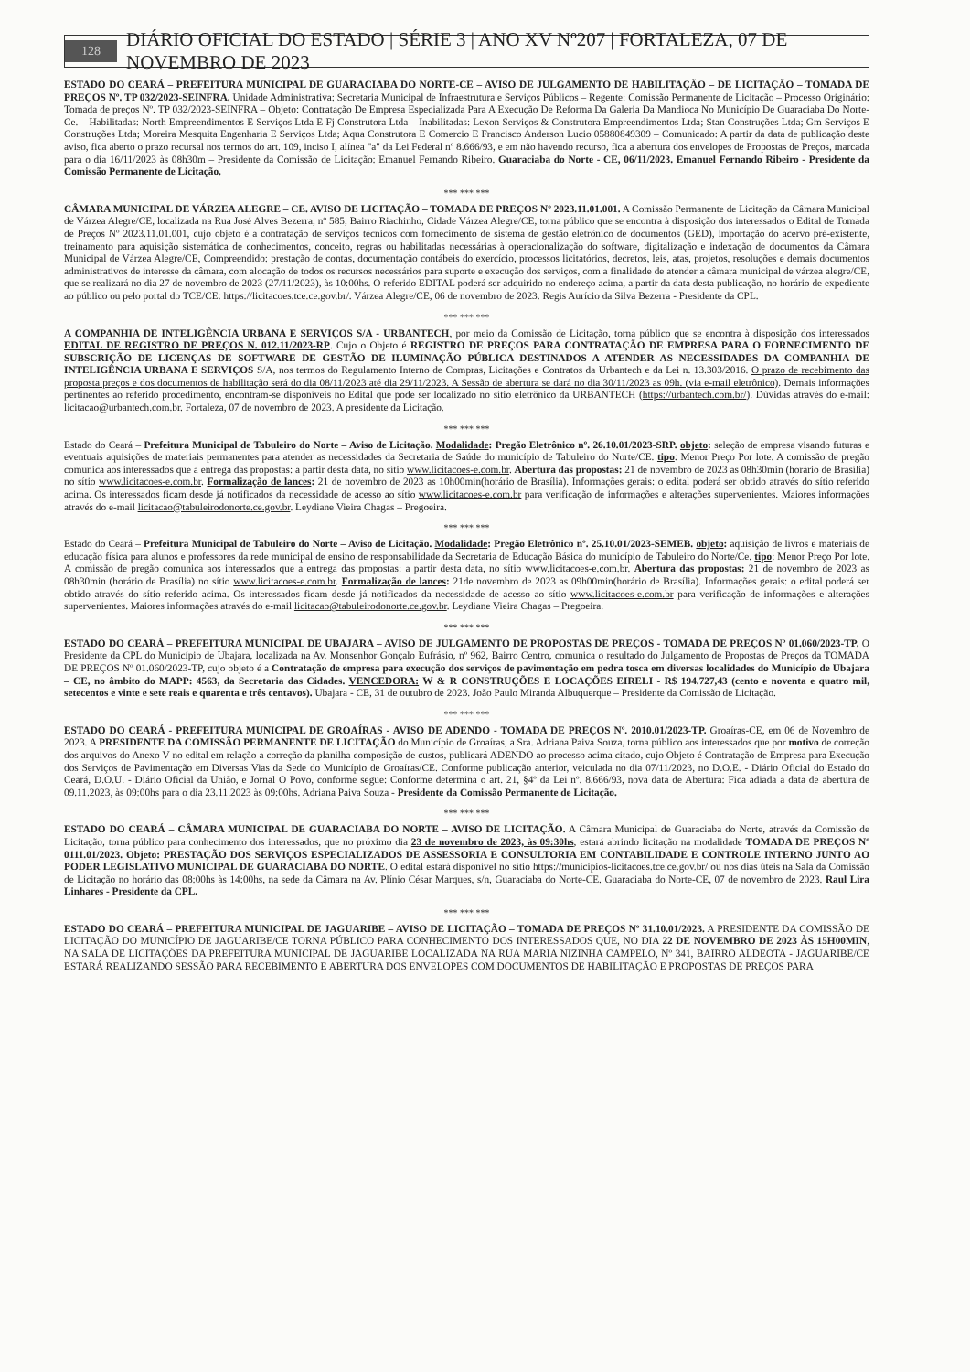128 DIÁRIO OFICIAL DO ESTADO | SÉRIE 3 | ANO XV Nº207 | FORTALEZA, 07 DE NOVEMBRO DE 2023
ESTADO DO CEARÁ – PREFEITURA MUNICIPAL DE GUARACIABA DO NORTE-CE – AVISO DE JULGAMENTO DE HABILITAÇÃO – DE LICITAÇÃO – TOMADA DE PREÇOS Nº. TP 032/2023-SEINFRA. Unidade Administrativa: Secretaria Municipal de Infraestrutura e Serviços Públicos – Regente: Comissão Permanente de Licitação – Processo Originário: Tomada de preços Nº. TP 032/2023-SEINFRA – Objeto: Contratação De Empresa Especializada Para A Execução De Reforma Da Galeria Da Mandioca No Município De Guaraciaba Do Norte-Ce. – Habilitadas: North Empreendimentos E Serviços Ltda E Fj Construtora Ltda – Inabilitadas: Lexon Serviços & Construtora Empreendimentos Ltda; Stan Construções Ltda; Gm Serviços E Construções Ltda; Moreira Mesquita Engenharia E Serviços Ltda; Aqua Construtora E Comercio E Francisco Anderson Lucio 05880849309 – Comunicado: A partir da data de publicação deste aviso, fica aberto o prazo recursal nos termos do art. 109, inciso I, alínea "a" da Lei Federal nº 8.666/93, e em não havendo recurso, fica a abertura dos envelopes de Propostas de Preços, marcada para o dia 16/11/2023 às 08h30m – Presidente da Comissão de Licitação: Emanuel Fernando Ribeiro. Guaraciaba do Norte - CE, 06/11/2023. Emanuel Fernando Ribeiro - Presidente da Comissão Permanente de Licitação.
*** *** ***
CÂMARA MUNICIPAL DE VÁRZEA ALEGRE – CE. AVISO DE LICITAÇÃO – TOMADA DE PREÇOS Nº 2023.11.01.001. A Comissão Permanente de Licitação da Câmara Municipal de Várzea Alegre/CE, localizada na Rua José Alves Bezerra, nº 585, Bairro Riachinho, Cidade Várzea Alegre/CE, torna público que se encontra à disposição dos interessados o Edital de Tomada de Preços Nº 2023.11.01.001, cujo objeto é a contratação de serviços técnicos com fornecimento de sistema de gestão eletrônico de documentos (GED), importação do acervo pré-existente, treinamento para aquisição sistemática de conhecimentos, conceito, regras ou habilitadas necessárias à operacionalização do software, digitalização e indexação de documentos da Câmara Municipal de Várzea Alegre/CE, Compreendido: prestação de contas, documentação contábeis do exercício, processos licitatórios, decretos, leis, atas, projetos, resoluções e demais documentos administrativos de interesse da câmara, com alocação de todos os recursos necessários para suporte e execução dos serviços, com a finalidade de atender a câmara municipal de várzea alegre/CE, que se realizará no dia 27 de novembro de 2023 (27/11/2023), às 10:00hs. O referido EDITAL poderá ser adquirido no endereço acima, a partir da data desta publicação, no horário de expediente ao público ou pelo portal do TCE/CE: https://licitacoes.tce.ce.gov.br/. Várzea Alegre/CE, 06 de novembro de 2023. Regis Aurício da Silva Bezerra - Presidente da CPL.
*** *** ***
A COMPANHIA DE INTELIGÊNCIA URBANA E SERVIÇOS S/A - URBANTECH, por meio da Comissão de Licitação, torna público que se encontra à disposição dos interessados EDITAL DE REGISTRO DE PREÇOS N. 012.11/2023-RP. Cujo o Objeto é REGISTRO DE PREÇOS PARA CONTRATAÇÃO DE EMPRESA PARA O FORNECIMENTO DE SUBSCRIÇÃO DE LICENÇAS DE SOFTWARE DE GESTÃO DE ILUMINAÇÃO PÚBLICA DESTINADOS A ATENDER AS NECESSIDADES DA COMPANHIA DE INTELIGÊNCIA URBANA E SERVIÇOS S/A, nos termos do Regulamento Interno de Compras, Licitações e Contratos da Urbantech e da Lei n. 13.303/2016. O prazo de recebimento das proposta preços e dos documentos de habilitação será do dia 08/11/2023 até dia 29/11/2023. A Sessão de abertura se dará no dia 30/11/2023 as 09h. (via e-mail eletrônico). Demais informações pertinentes ao referido procedimento, encontram-se disponíveis no Edital que pode ser localizado no sítio eletrônico da URBANTECH (https://urbantech.com.br/). Dúvidas através do e-mail: licitacao@urbantech.com.br. Fortaleza, 07 de novembro de 2023. A presidente da Licitação.
*** *** ***
Estado do Ceará – Prefeitura Municipal de Tabuleiro do Norte – Aviso de Licitação. Modalidade: Pregão Eletrônico nº. 26.10.01/2023-SRP. objeto: seleção de empresa visando futuras e eventuais aquisições de materiais permanentes para atender as necessidades da Secretaria de Saúde do município de Tabuleiro do Norte/CE. tipo: Menor Preço Por lote. A comissão de pregão comunica aos interessados que a entrega das propostas: a partir desta data, no sítio www.licitacoes-e.com.br. Abertura das propostas: 21 de novembro de 2023 as 08h30min (horário de Brasília) no sítio www.licitacoes-e.com.br. Formalização de lances: 21 de novembro de 2023 as 10h00min(horário de Brasília). Informações gerais: o edital poderá ser obtido através do sítio referido acima. Os interessados ficam desde já notificados da necessidade de acesso ao sítio www.licitacoes-e.com.br para verificação de informações e alterações supervenientes. Maiores informações através do e-mail licitacao@tabuleirodonorte.ce.gov.br. Leydiane Vieira Chagas – Pregoeira.
*** *** ***
Estado do Ceará – Prefeitura Municipal de Tabuleiro do Norte – Aviso de Licitação. Modalidade: Pregão Eletrônico nº. 25.10.01/2023-SEMEB. objeto: aquisição de livros e materiais de educação física para alunos e professores da rede municipal de ensino de responsabilidade da Secretaria de Educação Básica do município de Tabuleiro do Norte/Ce. tipo: Menor Preço Por lote. A comissão de pregão comunica aos interessados que a entrega das propostas: a partir desta data, no sítio www.licitacoes-e.com.br. Abertura das propostas: 21 de novembro de 2023 as 08h30min (horário de Brasília) no sítio www.licitacoes-e.com.br. Formalização de lances: 21de novembro de 2023 as 09h00min(horário de Brasília). Informações gerais: o edital poderá ser obtido através do sítio referido acima. Os interessados ficam desde já notificados da necessidade de acesso ao sítio www.licitacoes-e.com.br para verificação de informações e alterações supervenientes. Maiores informações através do e-mail licitacao@tabuleirodonorte.ce.gov.br. Leydiane Vieira Chagas – Pregoeira.
*** *** ***
ESTADO DO CEARÁ – PREFEITURA MUNICIPAL DE UBAJARA – AVISO DE JULGAMENTO DE PROPOSTAS DE PREÇOS - TOMADA DE PREÇOS Nº 01.060/2023-TP. O Presidente da CPL do Município de Ubajara, localizada na Av. Monsenhor Gonçalo Eufrásio, nº 962, Bairro Centro, comunica o resultado do Julgamento de Propostas de Preços da TOMADA DE PREÇOS Nº 01.060/2023-TP, cujo objeto é a Contratação de empresa para execução dos serviços de pavimentação em pedra tosca em diversas localidades do Município de Ubajara – CE, no âmbito do MAPP: 4563, da Secretaria das Cidades. VENCEDORA: W & R CONSTRUÇÕES E LOCAÇÕES EIRELI - R$ 194.727,43 (cento e noventa e quatro mil, setecentos e vinte e sete reais e quarenta e três centavos). Ubajara - CE, 31 de outubro de 2023. João Paulo Miranda Albuquerque – Presidente da Comissão de Licitação.
*** *** ***
ESTADO DO CEARÁ - PREFEITURA MUNICIPAL DE GROAÍRAS - AVISO DE ADENDO - TOMADA DE PREÇOS Nº. 2010.01/2023-TP. Groaíras-CE, em 06 de Novembro de 2023. A PRESIDENTE DA COMISSÃO PERMANENTE DE LICITAÇÃO do Município de Groaíras, a Sra. Adriana Paiva Souza, torna público aos interessados que por motivo de correção dos arquivos do Anexo V no edital em relação a correção da planilha composição de custos, publicará ADENDO ao processo acima citado, cujo Objeto é Contratação de Empresa para Execução dos Serviços de Pavimentação em Diversas Vias da Sede do Município de Groaíras/CE. Conforme publicação anterior, veiculada no dia 07/11/2023, no D.O.E. - Diário Oficial do Estado do Ceará, D.O.U. - Diário Oficial da União, e Jornal O Povo, conforme segue: Conforme determina o art. 21, §4º da Lei nº. 8.666/93, nova data de Abertura: Fica adiada a data de abertura de 09.11.2023, às 09:00hs para o dia 23.11.2023 às 09:00hs. Adriana Paiva Souza - Presidente da Comissão Permanente de Licitação.
*** *** ***
ESTADO DO CEARÁ – CÂMARA MUNICIPAL DE GUARACIABA DO NORTE – AVISO DE LICITAÇÃO. A Câmara Municipal de Guaraciaba do Norte, através da Comissão de Licitação, torna público para conhecimento dos interessados, que no próximo dia 23 de novembro de 2023, às 09:30hs, estará abrindo licitação na modalidade TOMADA DE PREÇOS Nº 0111.01/2023. Objeto: PRESTAÇÃO DOS SERVIÇOS ESPECIALIZADOS DE ASSESSORIA E CONSULTORIA EM CONTABILIDADE E CONTROLE INTERNO JUNTO AO PODER LEGISLATIVO MUNICIPAL DE GUARACIABA DO NORTE. O edital estará disponível no sítio https://municipios-licitacoes.tce.ce.gov.br/ ou nos dias úteis na Sala da Comissão de Licitação no horário das 08:00hs às 14:00hs, na sede da Câmara na Av. Plínio César Marques, s/n, Guaraciaba do Norte-CE. Guaraciaba do Norte-CE, 07 de novembro de 2023. Raul Lira Linhares - Presidente da CPL.
*** *** ***
ESTADO DO CEARÁ – PREFEITURA MUNICIPAL DE JAGUARIBE – AVISO DE LICITAÇÃO – TOMADA DE PREÇOS Nº 31.10.01/2023. A PRESIDENTE DA COMISSÃO DE LICITAÇÃO DO MUNICÍPIO DE JAGUARIBE/CE TORNA PÚBLICO PARA CONHECIMENTO DOS INTERESSADOS QUE, NO DIA 22 DE NOVEMBRO DE 2023 ÀS 15H00MIN, NA SALA DE LICITAÇÕES DA PREFEITURA MUNICIPAL DE JAGUARIBE LOCALIZADA NA RUA MARIA NIZINHA CAMPELO, Nº 341, BAIRRO ALDEOTA - JAGUARIBE/CE ESTARÁ REALIZANDO SESSÃO PARA RECEBIMENTO E ABERTURA DOS ENVELOPES COM DOCUMENTOS DE HABILITAÇÃO E PROPOSTAS DE PREÇOS PARA